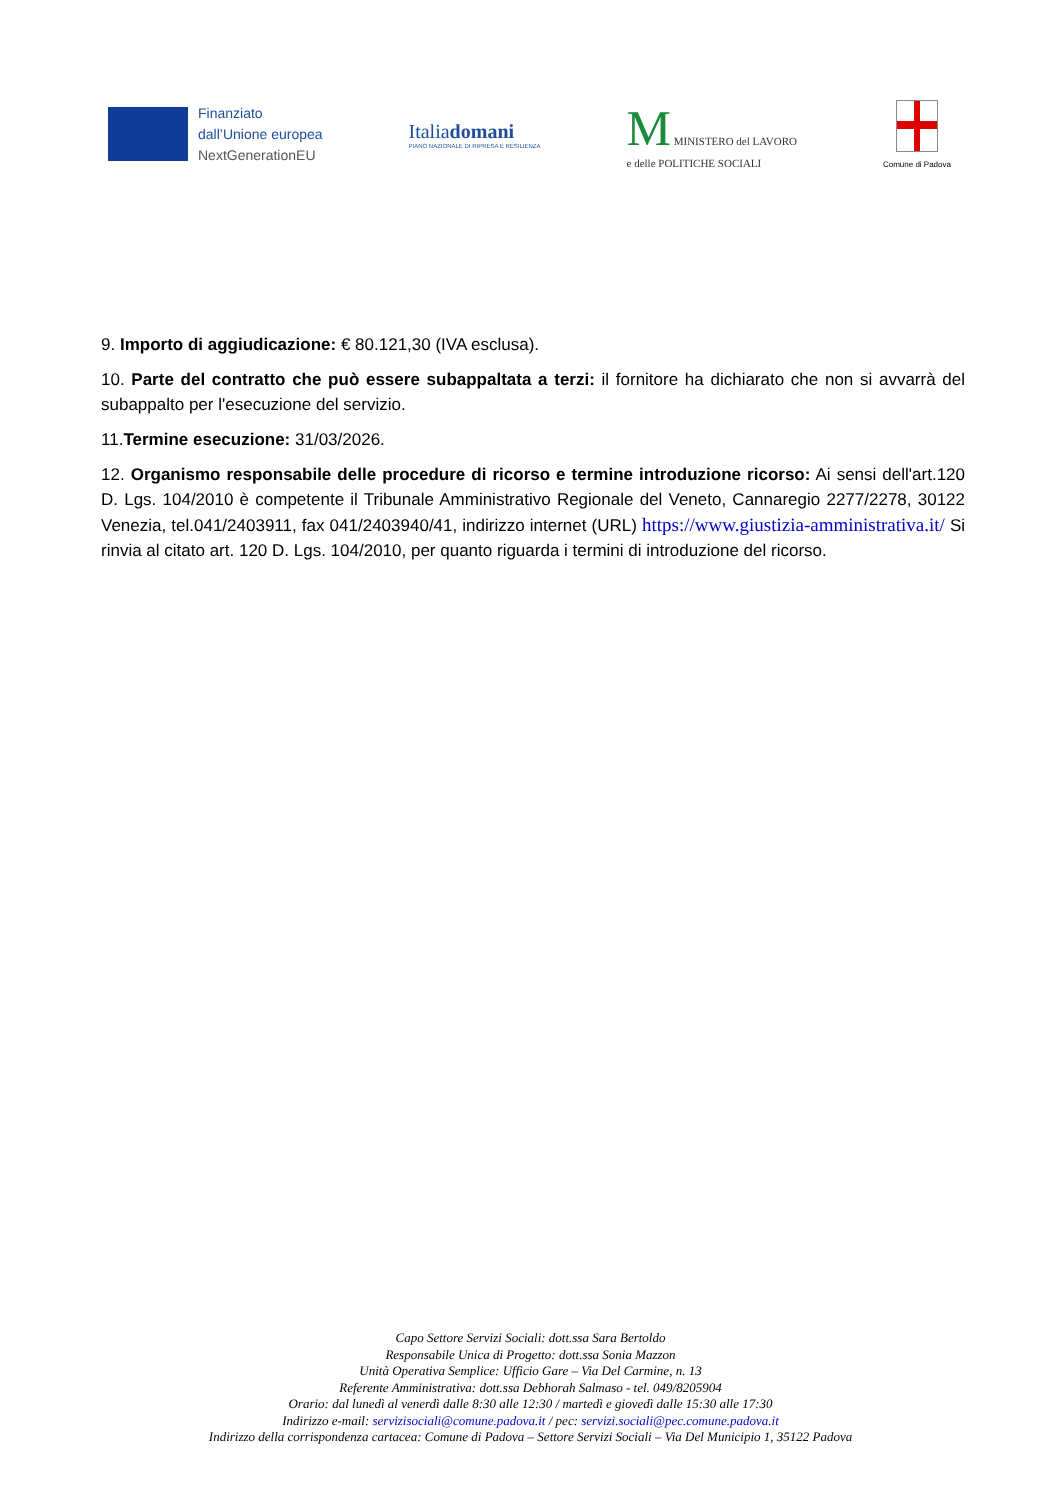Finanziato
dall’Unione europea
NextGenerationEU
Italiadomani
PIANO NAZIONALE DI RIPRESA E RESILIENZA
M MINISTERO del LAVORO
e delle POLITICHE SOCIALI
Comune di Padova
9. Importo di aggiudicazione: € 80.121,30 (IVA esclusa).
10. Parte del contratto che può essere subappaltata a terzi: il fornitore ha dichiarato che non si avvarrà del subappalto per l'esecuzione del servizio.
11.Termine esecuzione: 31/03/2026.
12. Organismo responsabile delle procedure di ricorso e termine introduzione ricorso: Ai sensi dell'art.120 D. Lgs. 104/2010 è competente il Tribunale Amministrativo Regionale del Veneto, Cannaregio 2277/2278, 30122 Venezia, tel.041/2403911, fax 041/2403940/41, indirizzo internet (URL) https://www.giustizia-amministrativa.it/ Si rinvia al citato art. 120 D. Lgs. 104/2010, per quanto riguarda i termini di introduzione del ricorso.
Capo Settore Servizi Sociali: dott.ssa Sara Bertoldo
Responsabile Unica di Progetto: dott.ssa Sonia Mazzon
Unità Operativa Semplice: Ufficio Gare – Via Del Carmine, n. 13
Referente Amministrativa: dott.ssa Debhorah Salmaso - tel. 049/8205904
Orario: dal lunedì al venerdì dalle 8:30 alle 12:30 / martedì e giovedì dalle 15:30 alle 17:30
Indirizzo e-mail: servizisociali@comune.padova.it / pec: servizi.sociali@pec.comune.padova.it
Indirizzo della corrispondenza cartacea: Comune di Padova – Settore Servizi Sociali – Via Del Municipio 1, 35122 Padova